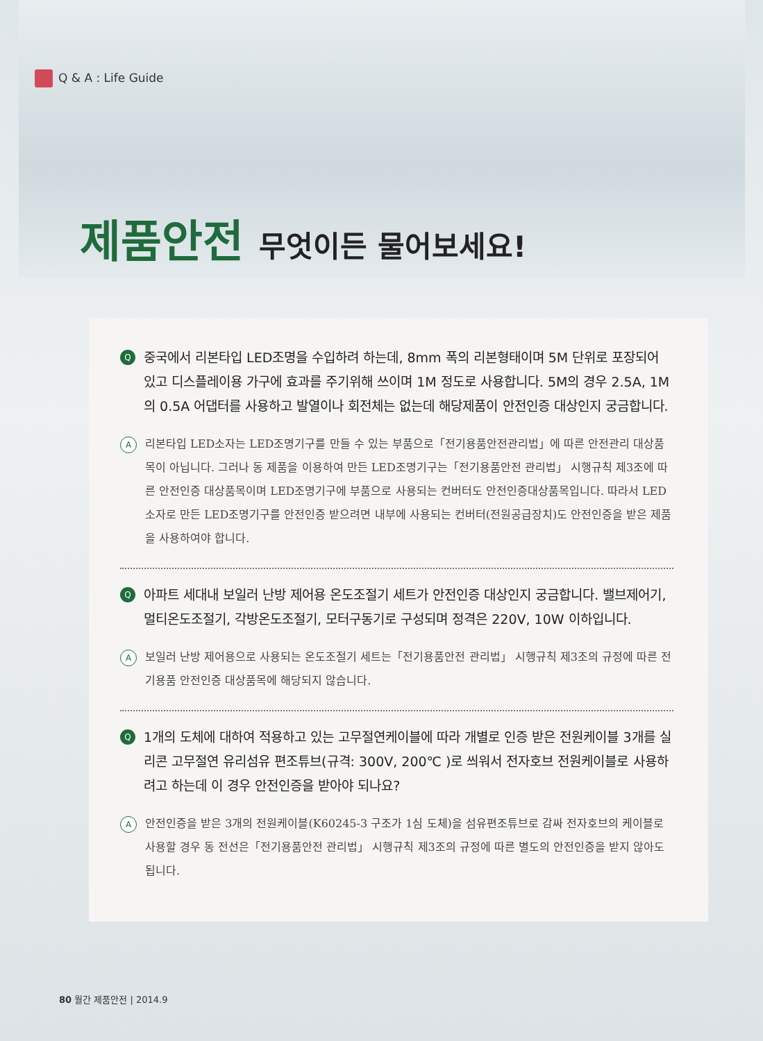Q & A : Life Guide
제품안전 무엇이든 물어보세요!
Q
중국에서 리본타입 LED조명을 수입하려 하는데, 8mm 폭의 리본형태이며 5M 단위로 포장되어 있고 디스플레이용 가구에 효과를 주기위해 쓰이며 1M 정도로 사용합니다. 5M의 경우 2.5A, 1M의 0.5A 어댑터를 사용하고 발열이나 회전체는 없는데 해당제품이 안전인증 대상인지 궁금합니다.
A
리본타입 LED소자는 LED조명기구를 만들 수 있는 부품으로「전기용품안전관리법」에 따른 안전관리 대상품목이 아닙니다. 그러나 동 제품을 이용하여 만든 LED조명기구는「전기용품안전 관리법」 시행규칙 제3조에 따른 안전인증 대상품목이며 LED조명기구에 부품으로 사용되는 컨버터도 안전인증대상품목입니다. 따라서 LED소자로 만든 LED조명기구를 안전인증 받으려면 내부에 사용되는 컨버터(전원공급장치)도 안전인증을 받은 제품을 사용하여야 합니다.
Q
아파트 세대내 보일러 난방 제어용 온도조절기 세트가 안전인증 대상인지 궁금합니다. 밸브제어기, 멀티온도조절기, 각방온도조절기, 모터구동기로 구성되며 정격은 220V, 10W 이하입니다.
A
보일러 난방 제어용으로 사용되는 온도조절기 세트는「전기용품안전 관리법」 시행규칙 제3조의 규정에 따른 전기용품 안전인증 대상품목에 해당되지 않습니다.
Q
1개의 도체에 대하여 적용하고 있는 고무절연케이블에 따라 개별로 인증 받은 전원케이블 3개를 실리콘 고무절연 유리섬유 편조튜브(규격: 300V, 200℃ )로 씌워서 전자호브 전원케이블로 사용하려고 하는데 이 경우 안전인증을 받아야 되나요?
A
안전인증을 받은 3개의 전원케이블(K60245-3 구조가 1심 도체)을 섬유편조튜브로 감싸 전자호브의 케이블로 사용할 경우 동 전선은「전기용품안전 관리법」 시행규칙 제3조의 규정에 따른 별도의 안전인증을 받지 않아도 됩니다.
80 월간 제품안전 | 2014.9